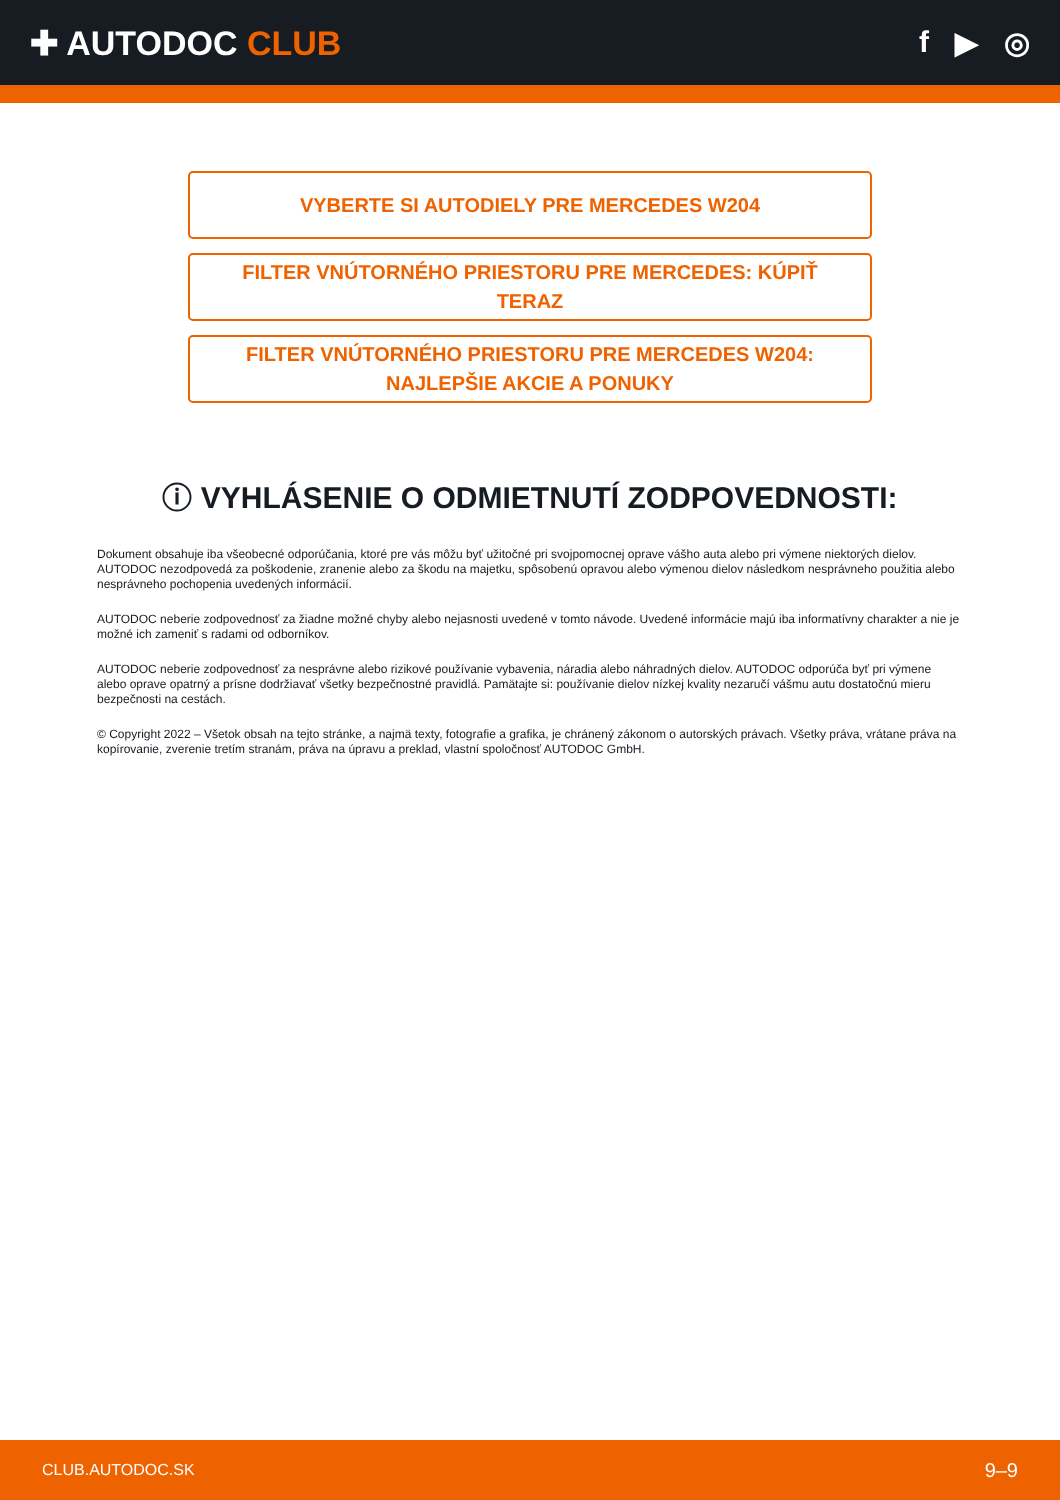✚ AUTODOC CLUB f ▶ ◎
VYBERTE SI AUTODIELY PRE MERCEDES W204
FILTER VNÚTORNÉHO PRIESTORU PRE MERCEDES: KÚPIŤ TERAZ
FILTER VNÚTORNÉHO PRIESTORU PRE MERCEDES W204: NAJLEPŠIE AKCIE A PONUKY
ⓘ VYHLÁSENIE O ODMIETNUTÍ ZODPOVEDNOSTI:
Dokument obsahuje iba všeobecné odporúčania, ktoré pre vás môžu byť užitočné pri svojpomocnej oprave vášho auta alebo pri výmene niektorých dielov. AUTODOC nezodpovedá za poškodenie, zranenie alebo za škodu na majetku, spôsobenú opravou alebo výmenou dielov následkom nesprávneho použitia alebo nesprávneho pochopenia uvedených informácií.
AUTODOC neberie zodpovednosť za žiadne možné chyby alebo nejasnosti uvedené v tomto návode. Uvedené informácie majú iba informatívny charakter a nie je možné ich zameniť s radami od odborníkov.
AUTODOC neberie zodpovednosť za nesprávne alebo rizikové používanie vybavenia, náradia alebo náhradných dielov. AUTODOC odporúča byť pri výmene alebo oprave opatrný a prísne dodržiavať všetky bezpečnostné pravidlá. Pamätajte si: používanie dielov nízkej kvality nezaručí vášmu autu dostatočnú mieru bezpečnosti na cestách.
© Copyright 2022 – Všetok obsah na tejto stránke, a najmä texty, fotografie a grafika, je chránený zákonom o autorských právach. Všetky práva, vrátane práva na kopírovanie, zverenie tretím stranám, práva na úpravu a preklad, vlastní spoločnosť AUTODOC GmbH.
CLUB.AUTODOC.SK 9–9